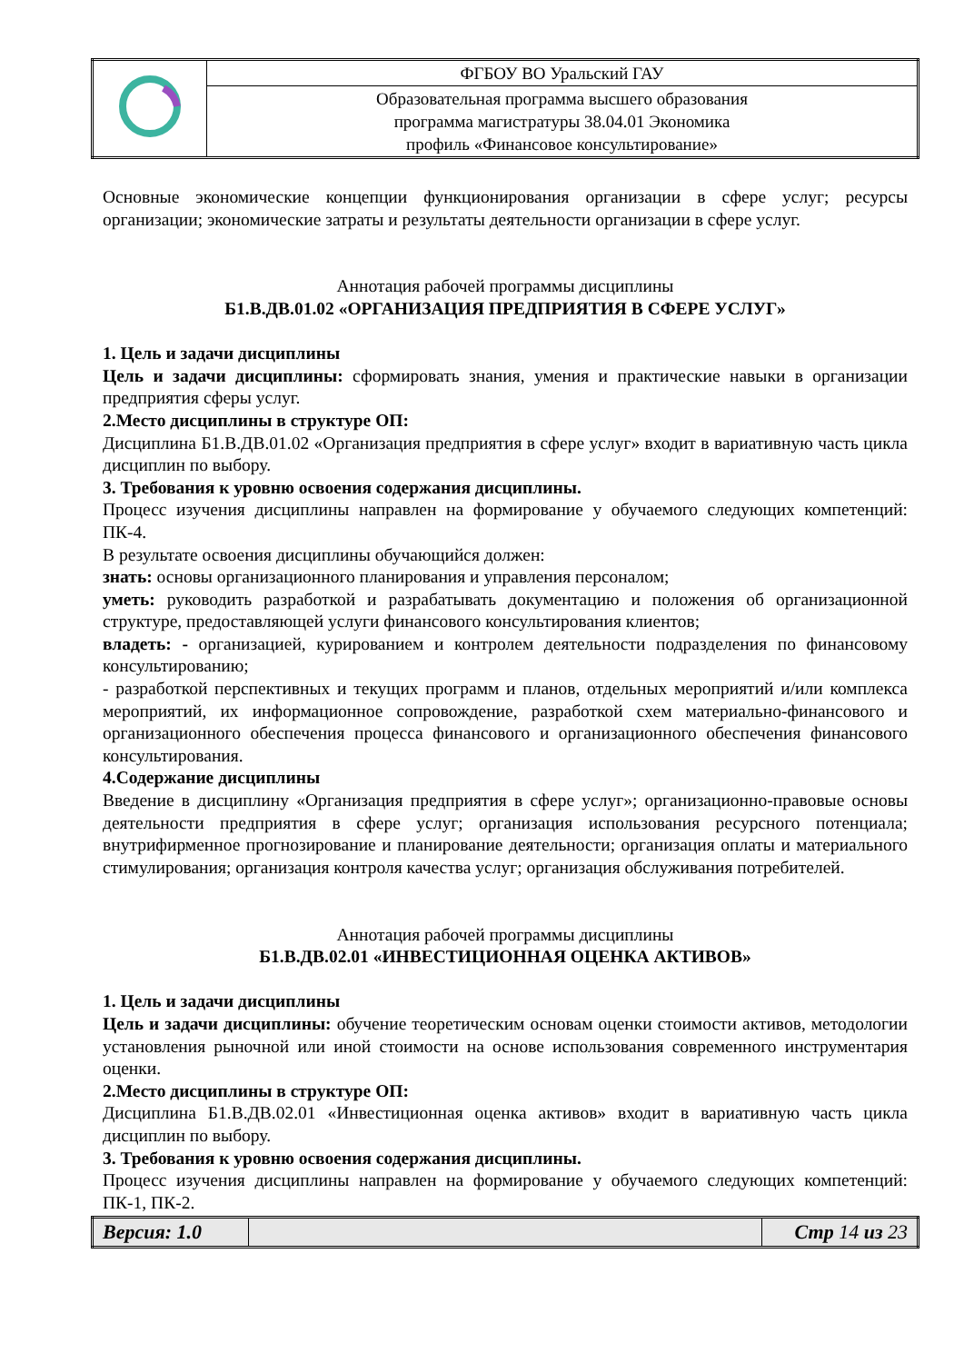| | ФГБОУ ВО Уральский ГАУ |
| | Образовательная программа высшего образования программа магистратуры 38.04.01 Экономика профиль «Финансовое консультирование» |
Основные экономические концепции функционирования организации в сфере услуг; ресурсы организации; экономические затраты и результаты деятельности организации в сфере услуг.
Аннотация рабочей программы дисциплины
Б1.В.ДВ.01.02 «ОРГАНИЗАЦИЯ ПРЕДПРИЯТИЯ В СФЕРЕ УСЛУГ»
1. Цель и задачи дисциплины
Цель и задачи дисциплины: сформировать знания, умения и практические навыки в организации предприятия сферы услуг.
2.Место дисциплины в структуре ОП:
Дисциплина Б1.В.ДВ.01.02 «Организация предприятия в сфере услуг» входит в вариативную часть цикла дисциплин по выбору.
3. Требования к уровню освоения содержания дисциплины.
Процесс изучения дисциплины направлен на формирование у обучаемого следующих компетенций: ПК-4.
В результате освоения дисциплины обучающийся должен:
знать: основы организационного планирования и управления персоналом;
уметь: руководить разработкой и разрабатывать документацию и положения об организационной структуре, предоставляющей услуги финансового консультирования клиентов;
владеть: - организацией, курированием и контролем деятельности подразделения по финансовому консультированию;
- разработкой перспективных и текущих программ и планов, отдельных мероприятий и/или комплекса мероприятий, их информационное сопровождение, разработкой схем материально-финансового и организационного обеспечения процесса финансового и организационного обеспечения финансового консультирования.
4.Содержание дисциплины
Введение в дисциплину «Организация предприятия в сфере услуг»; организационно-правовые основы деятельности предприятия в сфере услуг; организация использования ресурсного потенциала; внутрифирменное прогнозирование и планирование деятельности; организация оплаты и материального стимулирования; организация контроля качества услуг; организация обслуживания потребителей.
Аннотация рабочей программы дисциплины
Б1.В.ДВ.02.01 «ИНВЕСТИЦИОННАЯ ОЦЕНКА АКТИВОВ»
1. Цель и задачи дисциплины
Цель и задачи дисциплины: обучение теоретическим основам оценки стоимости активов, методологии установления рыночной или иной стоимости на основе использования современного инструментария оценки.
2.Место дисциплины в структуре ОП:
Дисциплина Б1.В.ДВ.02.01 «Инвестиционная оценка активов» входит в вариативную часть цикла дисциплин по выбору.
3. Требования к уровню освоения содержания дисциплины.
Процесс изучения дисциплины направлен на формирование у обучаемого следующих компетенций: ПК-1, ПК-2.
| Версия: 1.0 | | Стр 14 из 23 |